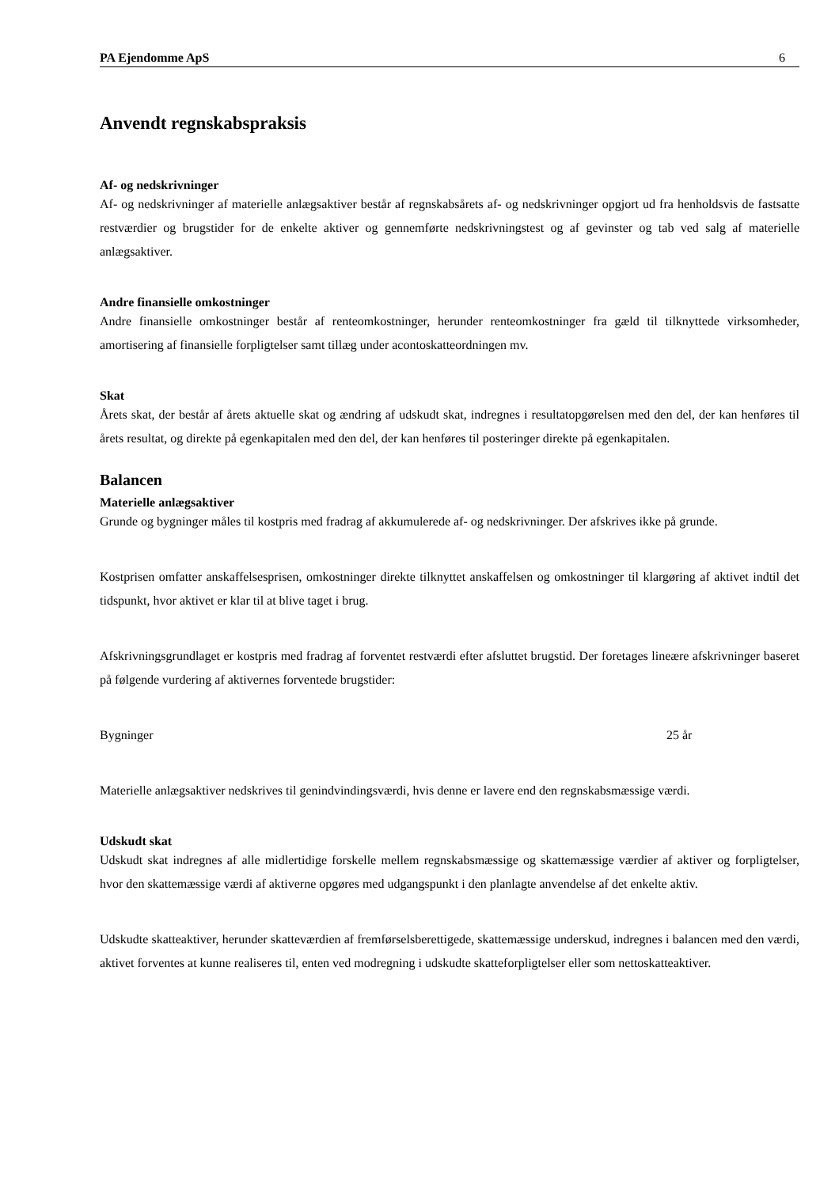PA Ejendomme ApS 6
Anvendt regnskabspraksis
Af- og nedskrivninger
Af- og nedskrivninger af materielle anlægsaktiver består af regnskabsårets af- og nedskrivninger opgjort ud fra henholdsvis de fastsatte restværdier og brugstider for de enkelte aktiver og gennemførte nedskrivningstest og af gevinster og tab ved salg af materielle anlægsaktiver.
Andre finansielle omkostninger
Andre finansielle omkostninger består af renteomkostninger, herunder renteomkostninger fra gæld til tilknyttede virksomheder, amortisering af finansielle forpligtelser samt tillæg under acontoskatteordningen mv.
Skat
Årets skat, der består af årets aktuelle skat og ændring af udskudt skat, indregnes i resultatopgørelsen med den del, der kan henføres til årets resultat, og direkte på egenkapitalen med den del, der kan henføres til posteringer direkte på egenkapitalen.
Balancen
Materielle anlægsaktiver
Grunde og bygninger måles til kostpris med fradrag af akkumulerede af- og nedskrivninger. Der afskrives ikke på grunde.
Kostprisen omfatter anskaffelsesprisen, omkostninger direkte tilknyttet anskaffelsen og omkostninger til klargøring af aktivet indtil det tidspunkt, hvor aktivet er klar til at blive taget i brug.
Afskrivningsgrundlaget er kostpris med fradrag af forventet restværdi efter afsluttet brugstid. Der foretages lineære afskrivninger baseret på følgende vurdering af aktivernes forventede brugstider:
Bygninger 25 år
Materielle anlægsaktiver nedskrives til genindvindingsværdi, hvis denne er lavere end den regnskabsmæssige værdi.
Udskudt skat
Udskudt skat indregnes af alle midlertidige forskelle mellem regnskabsmæssige og skattemæssige værdier af aktiver og forpligtelser, hvor den skattemæssige værdi af aktiverne opgøres med udgangspunkt i den planlagte anvendelse af det enkelte aktiv.
Udskudte skatteaktiver, herunder skatteværdien af fremførselsberettigede, skattemæssige underskud, indregnes i balancen med den værdi, aktivet forventes at kunne realiseres til, enten ved modregning i udskudte skatteforpligtelser eller som nettoskatteaktiver.